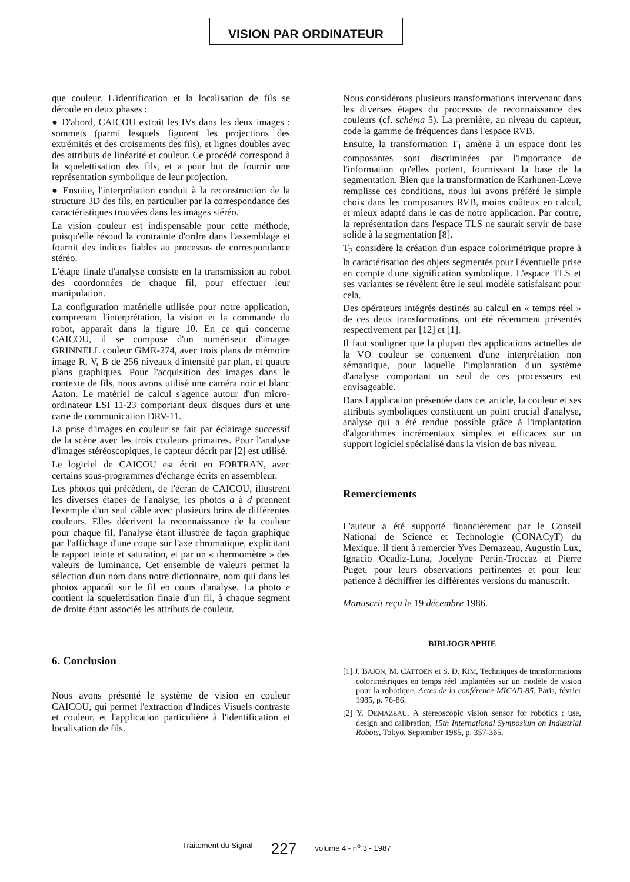VISION PAR ORDINATEUR
que couleur. L'identification et la localisation de fils se déroule en deux phases :
● D'abord, CAICOU extrait les IVs dans les deux images : sommets (parmi lesquels figurent les projections des extrémités et des croisements des fils), et lignes doubles avec des attributs de linéarité et couleur. Ce procédé correspond à la squelettisation des fils, et a pour but de fournir une représentation symbolique de leur projection.
● Ensuite, l'interprétation conduit à la reconstruction de la structure 3D des fils, en particulier par la correspondance des caractéristiques trouvées dans les images stéréo.
La vision couleur est indispensable pour cette méthode, puisqu'elle résoud la contrainte d'ordre dans l'assemblage et fournit des indices fiables au processus de correspondance stéréo.
L'étape finale d'analyse consiste en la transmission au robot des coordonnées de chaque fil, pour effectuer leur manipulation.
La configuration matérielle utilisée pour notre application, comprenant l'interprétation, la vision et la commande du robot, apparaît dans la figure 10. En ce qui concerne CAICOU, il se compose d'un numériseur d'images GRINNELL couleur GMR-274, avec trois plans de mémoire image R, V, B de 256 niveaux d'intensité par plan, et quatre plans graphiques. Pour l'acquisition des images dans le contexte de fils, nous avons utilisé une caméra noir et blanc Aaton. Le matériel de calcul s'agence autour d'un micro-ordinateur LSI 11-23 comportant deux disques durs et une carte de communication DRV-11.
La prise d'images en couleur se fait par éclairage successif de la scène avec les trois couleurs primaires. Pour l'analyse d'images stéréoscopiques, le capteur décrit par [2] est utilisé.
Le logiciel de CAICOU est écrit en FORTRAN, avec certains sous-programmes d'échange écrits en assembleur.
Les photos qui précèdent, de l'écran de CAICOU, illustrent les diverses étapes de l'analyse; les photos a à d prennent l'exemple d'un seul câble avec plusieurs brins de différentes couleurs. Elles décrivent la reconnaissance de la couleur pour chaque fil, l'analyse étant illustrée de façon graphique par l'affichage d'une coupe sur l'axe chromatique, explicitant le rapport teinte et saturation, et par un « thermomètre » des valeurs de luminance. Cet ensemble de valeurs permet la sélection d'un nom dans notre dictionnaire, nom qui dans les photos apparaît sur le fil en cours d'analyse. La photo e contient la squelettisation finale d'un fil, à chaque segment de droite étant associés les attributs de couleur.
6. Conclusion
Nous avons présenté le système de vision en couleur CAICOU, qui permet l'extraction d'Indices Visuels contraste et couleur, et l'application particulière à l'identification et localisation de fils.
Nous considérons plusieurs transformations intervenant dans les diverses étapes du processus de reconnaissance des couleurs (cf. schéma 5). La première, au niveau du capteur, code la gamme de fréquences dans l'espace RVB.
Ensuite, la transformation T<sub>1</sub> amène à un espace dont les composantes sont discriminées par l'importance de l'information qu'elles portent, fournissant la base de la segmentation. Bien que la transformation de Karhunen-Lœve remplisse ces conditions, nous lui avons préféré le simple choix dans les composantes RVB, moins coûteux en calcul, et mieux adapté dans le cas de notre application. Par contre, la représentation dans l'espace TLS ne saurait servir de base solide à la segmentation [8].
T<sub>2</sub> considère la création d'un espace colorimétrique propre à la caractérisation des objets segmentés pour l'éventuelle prise en compte d'une signification symbolique. L'espace TLS et ses variantes se révèlent être le seul modèle satisfaisant pour cela.
Des opérateurs intégrés destinés au calcul en « temps réel » de ces deux transformations, ont été récemment présentés respectivement par [12] et [1].
Il faut souligner que la plupart des applications actuelles de la VO couleur se contentent d'une interprétation non sémantique, pour laquelle l'implantation d'un système d'analyse comportant un seul de ces processeurs est envisageable.
Dans l'application présentée dans cet article, la couleur et ses attributs symboliques constituent un point crucial d'analyse, analyse qui a été rendue possible grâce à l'implantation d'algorithmes incrémentaux simples et efficaces sur un support logiciel spécialisé dans la vision de bas niveau.
Remerciements
L'auteur a été supporté financièrement par le Conseil National de Science et Technologie (CONACyT) du Mexique. Il tient à remercier Yves Demazeau, Augustin Lux, Ignacio Ocadiz-Luna, Jocelyne Pertin-Troccaz et Pierre Puget, pour leurs observations pertinentes et pour leur patience à déchiffrer les différentes versions du manuscrit.
Manuscrit reçu le 19 décembre 1986.
BIBLIOGRAPHIE
[1] J. BAJON, M. CATTOEN et S. D. KIM, Techniques de transformations colorimétriques en temps réel implantées sur un modèle de vision pour la robotique, Actes de la conférence MICAD-85, Paris, février 1985, p. 76-86.
[2] Y. DEMAZEAU, A stereoscopic vision sensor for robotics : use, design and calibration, 15th International Symposium on Industrial Robots, Tokyo, September 1985, p. 357-365.
Traitement du Signal
227
volume 4 - n<sup>o</sup> 3 - 1987